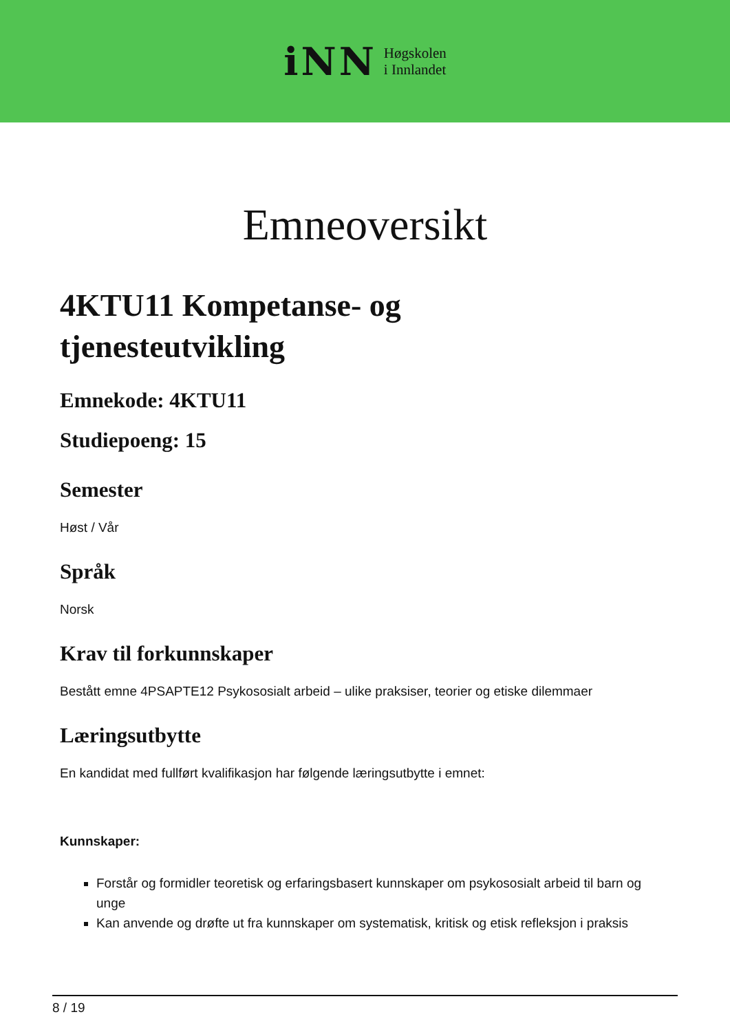iNN
Høgskolen
i Innlandet
Emneoversikt
4KTU11 Kompetanse- og
tjenesteutvikling
Emnekode: 4KTU11
Studiepoeng: 15
Semester
Høst / Vår
Språk
Norsk
Krav til forkunnskaper
Bestått emne 4PSAPTE12 Psykososialt arbeid – ulike praksiser, teorier og etiske dilemmaer
Læringsutbytte
En kandidat med fullført kvalifikasjon har følgende læringsutbytte i emnet:
Kunnskaper:
Forstår og formidler teoretisk og erfaringsbasert kunnskaper om psykososialt arbeid til barn og unge
Kan anvende og drøfte ut fra kunnskaper om systematisk, kritisk og etisk refleksjon i praksis
8 / 19